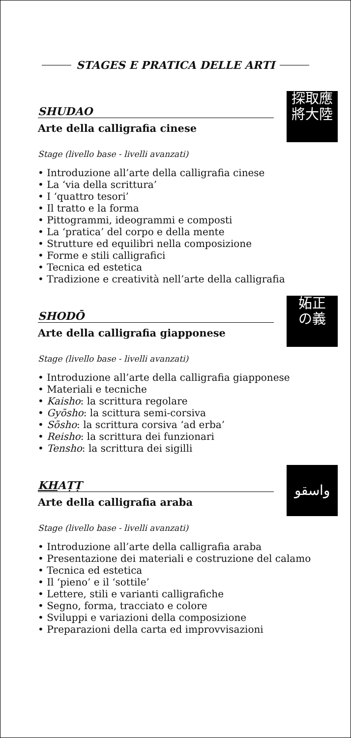STAGES E PRATICA DELLE ARTI
SHUDAO
Arte della calligrafia cinese
探取應
將大陸
Stage (livello base - livelli avanzati)
• Introduzione all’arte della calligrafia cinese
• La ‘via della scrittura’
• I ‘quattro tesori’
• Il tratto e la forma
• Pittogrammi, ideogrammi e composti
• La ‘pratica’ del corpo e della mente
• Strutture ed equilibri nella composizione
• Forme e stili calligrafici
• Tecnica ed estetica
• Tradizione e creatività nell’arte della calligrafia
SHODŌ
Arte della calligrafia giapponese
妬正
の義
Stage (livello base - livelli avanzati)
• Introduzione all’arte della calligrafia giapponese
• Materiali e tecniche
• Kaisho: la scrittura regolare
• Gyōsho: la scittura semi-corsiva
• Sōsho: la scrittura corsiva ‘ad erba’
• Reisho: la scrittura dei funzionari
• Tensho: la scrittura dei sigilli
KHAṬṬ
Arte della calligrafia araba
واسقو
Stage (livello base - livelli avanzati)
• Introduzione all’arte della calligrafia araba
• Presentazione dei materiali e costruzione del calamo
• Tecnica ed estetica
• Il ‘pieno’ e il ‘sottile’
• Lettere, stili e varianti calligrafiche
• Segno, forma, tracciato e colore
• Sviluppi e variazioni della composizione
• Preparazioni della carta ed improvvisazioni